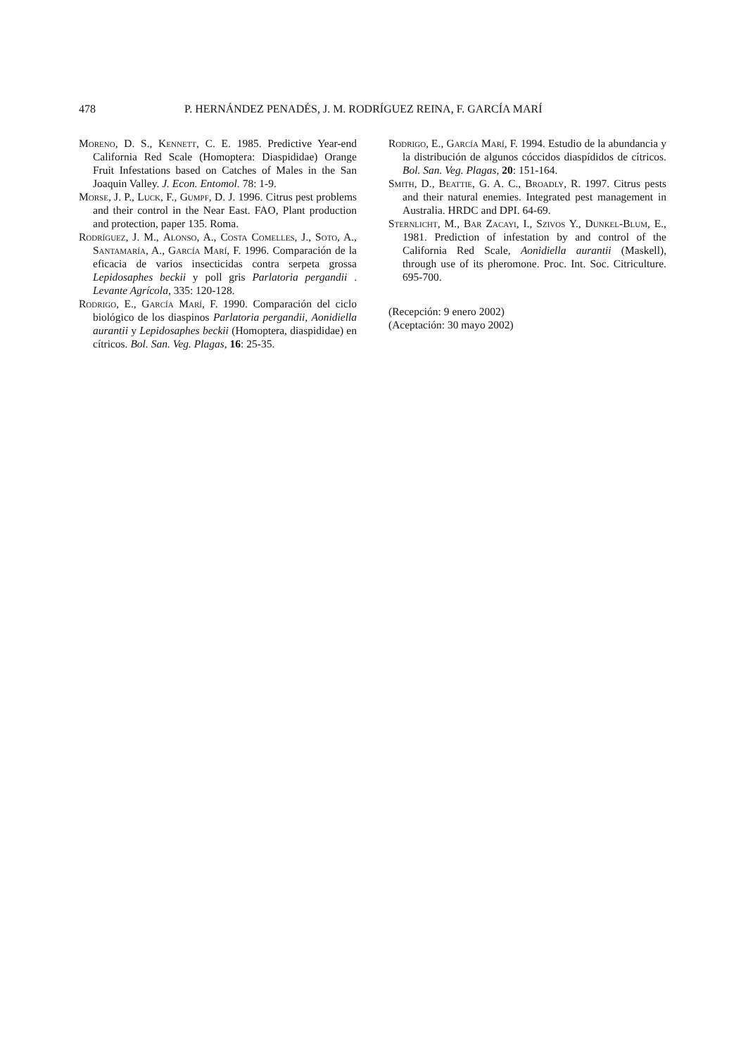478 P. HERNÁNDEZ PENADÉS, J. M. RODRÍGUEZ REINA, F. GARCÍA MARÍ
Moreno, D. S., Kennett, C. E. 1985. Predictive Year-end California Red Scale (Homoptera: Diaspididae) Orange Fruit Infestations based on Catches of Males in the San Joaquin Valley. J. Econ. Entomol. 78: 1-9.
Morse, J. P., Luck, F., Gumpf, D. J. 1996. Citrus pest problems and their control in the Near East. FAO, Plant production and protection, paper 135. Roma.
Rodríguez, J. M., Alonso, A., Costa Comelles, J., Soto, A., Santamaría, A., García Marí, F. 1996. Comparación de la eficacia de varios insecticidas contra serpeta grossa Lepidosaphes beckii y poll gris Parlatoria pergandii . Levante Agrícola, 335: 120-128.
Rodrigo, E., García Marí, F. 1990. Comparación del ciclo biológico de los diaspinos Parlatoria pergandii, Aonidiella aurantii y Lepidosaphes beckii (Homoptera, diaspididae) en cítricos. Bol. San. Veg. Plagas, 16: 25-35.
Rodrigo, E., García Marí, F. 1994. Estudio de la abundancia y la distribución de algunos cóccidos diaspídidos de cítricos. Bol. San. Veg. Plagas, 20: 151-164.
Smith, D., Beattie, G. A. C., Broadly, R. 1997. Citrus pests and their natural enemies. Integrated pest management in Australia. HRDC and DPI. 64-69.
Sternlicht, M., Bar Zacayi, I., Szivos Y., Dunkel-Blum, E., 1981. Prediction of infestation by and control of the California Red Scale, Aonidiella aurantii (Maskell), through use of its pheromone. Proc. Int. Soc. Citriculture. 695-700.
(Recepción: 9 enero 2002)
(Aceptación: 30 mayo 2002)